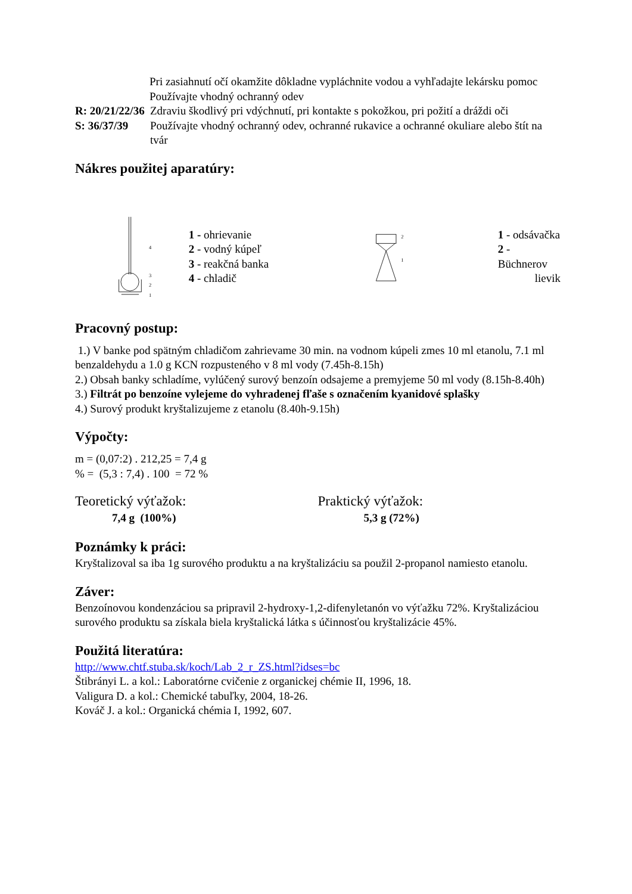Pri zasiahnutí očí okamžite dôkladne vypláchnite vodou a vyhľadajte lekársku pomoc
Používajte vhodný ochranný odev
R: 20/21/22/36
Zdraviu škodlivý pri vdýchnutí, pri kontakte s pokožkou, pri požití a dráždi oči
S: 36/37/39 Používajte vhodný ochranný odev, ochranné rukavice a ochranné okuliare alebo štít na tvár
Nákres použitej aparatúry:
4
3
2
1
1 - ohrievanie
2 - vodný kúpeľ
3 - reakčná banka
4 - chladič
2
1
1 - odsávačka
2 - Büchnerov
lievik
Pracovný postup:
1.) V banke pod spätným chladičom zahrievame 30 min. na vodnom kúpeli zmes 10 ml etanolu, 7.1 ml benzaldehydu a 1.0 g KCN rozpusteného v 8 ml vody (7.45h-8.15h)
2.) Obsah banky schladíme, vylúčený surový benzoín odsajeme a premyjeme 50 ml vody (8.15h-8.40h)
3.) Filtrát po benzoíne vylejeme do vyhradenej fľaše s označením kyanidové splašky
4.) Surový produkt kryštalizujeme z etanolu (8.40h-9.15h)
Výpočty:
m = (0,07:2) . 212,25 = 7,4 g
% = (5,3 : 7,4) . 100 = 72 %
Teoretický výťažok:
7,4 g (100%)
Praktický výťažok:
5,3 g (72%)
Poznámky k práci:
Kryštalizoval sa iba 1g surového produktu a na kryštalizáciu sa použil 2-propanol namiesto etanolu.
Záver:
Benzoínovou kondenzáciou sa pripravil 2-hydroxy-1,2-difenyletanón vo výťažku 72%. Kryštalizáciou surového produktu sa získala biela kryštalická látka s účinnosťou kryštalizácie 45%.
Použitá literatúra:
http://www.chtf.stuba.sk/koch/Lab_2_r_ZS.html?idses=bc
Štibrányi L. a kol.: Laboratórne cvičenie z organickej chémie II, 1996, 18.
Valigura D. a kol.: Chemické tabuľky, 2004, 18-26.
Kováč J. a kol.: Organická chémia I, 1992, 607.